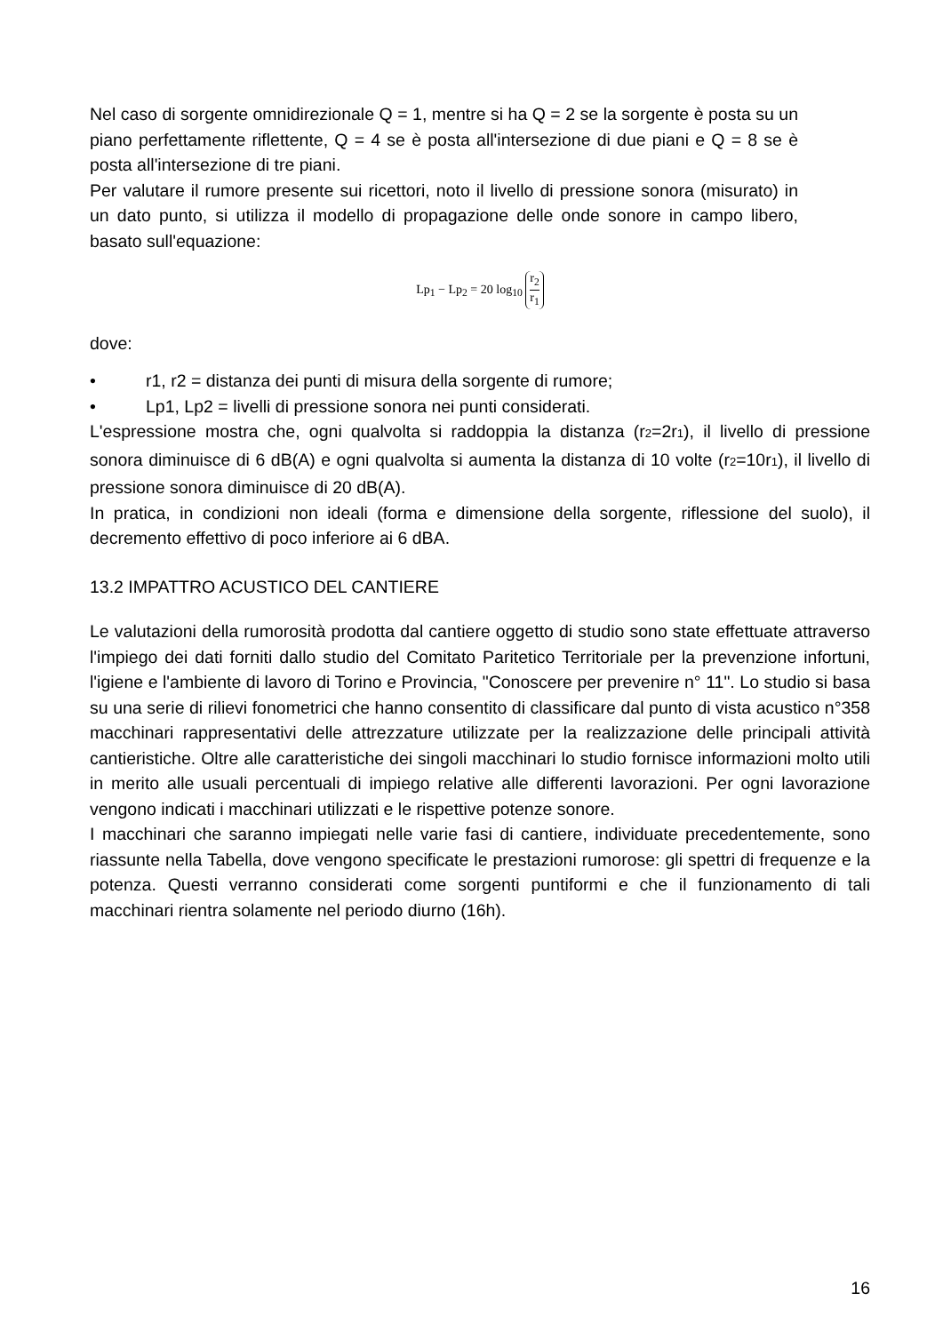Nel caso di sorgente omnidirezionale Q = 1, mentre si ha Q = 2 se la sorgente è posta su un piano perfettamente riflettente, Q = 4 se è posta all'intersezione di due piani e Q = 8 se è posta all'intersezione di tre piani.
Per valutare il rumore presente sui ricettori, noto il livello di pressione sonora (misurato) in un dato punto, si utilizza il modello di propagazione delle onde sonore in campo libero, basato sull'equazione:
Lp<sub>1</sub> − Lp<sub>2</sub> = 20 log<sub>10</sub> r<sub>2</sub> r<sub>1</sub>
dove:
• r1, r2 = distanza dei punti di misura della sorgente di rumore;
• Lp1, Lp2 = livelli di pressione sonora nei punti considerati.
L'espressione mostra che, ogni qualvolta si raddoppia la distanza (r2=2r1), il livello di pressione sonora diminuisce di 6 dB(A) e ogni qualvolta si aumenta la distanza di 10 volte (r2=10r1), il livello di pressione sonora diminuisce di 20 dB(A).
In pratica, in condizioni non ideali (forma e dimensione della sorgente, riflessione del suolo), il decremento effettivo di poco inferiore ai 6 dBA.
13.2 IMPATTRO ACUSTICO DEL CANTIERE
Le valutazioni della rumorosità prodotta dal cantiere oggetto di studio sono state effettuate attraverso l'impiego dei dati forniti dallo studio del Comitato Paritetico Territoriale per la prevenzione infortuni, l'igiene e l'ambiente di lavoro di Torino e Provincia, "Conoscere per prevenire n° 11". Lo studio si basa su una serie di rilievi fonometrici che hanno consentito di classificare dal punto di vista acustico n°358 macchinari rappresentativi delle attrezzature utilizzate per la realizzazione delle principali attività cantieristiche. Oltre alle caratteristiche dei singoli macchinari lo studio fornisce informazioni molto utili in merito alle usuali percentuali di impiego relative alle differenti lavorazioni. Per ogni lavorazione vengono indicati i macchinari utilizzati e le rispettive potenze sonore.
I macchinari che saranno impiegati nelle varie fasi di cantiere, individuate precedentemente, sono riassunte nella Tabella, dove vengono specificate le prestazioni rumorose: gli spettri di frequenze e la potenza. Questi verranno considerati come sorgenti puntiformi e che il funzionamento di tali macchinari rientra solamente nel periodo diurno (16h).
16